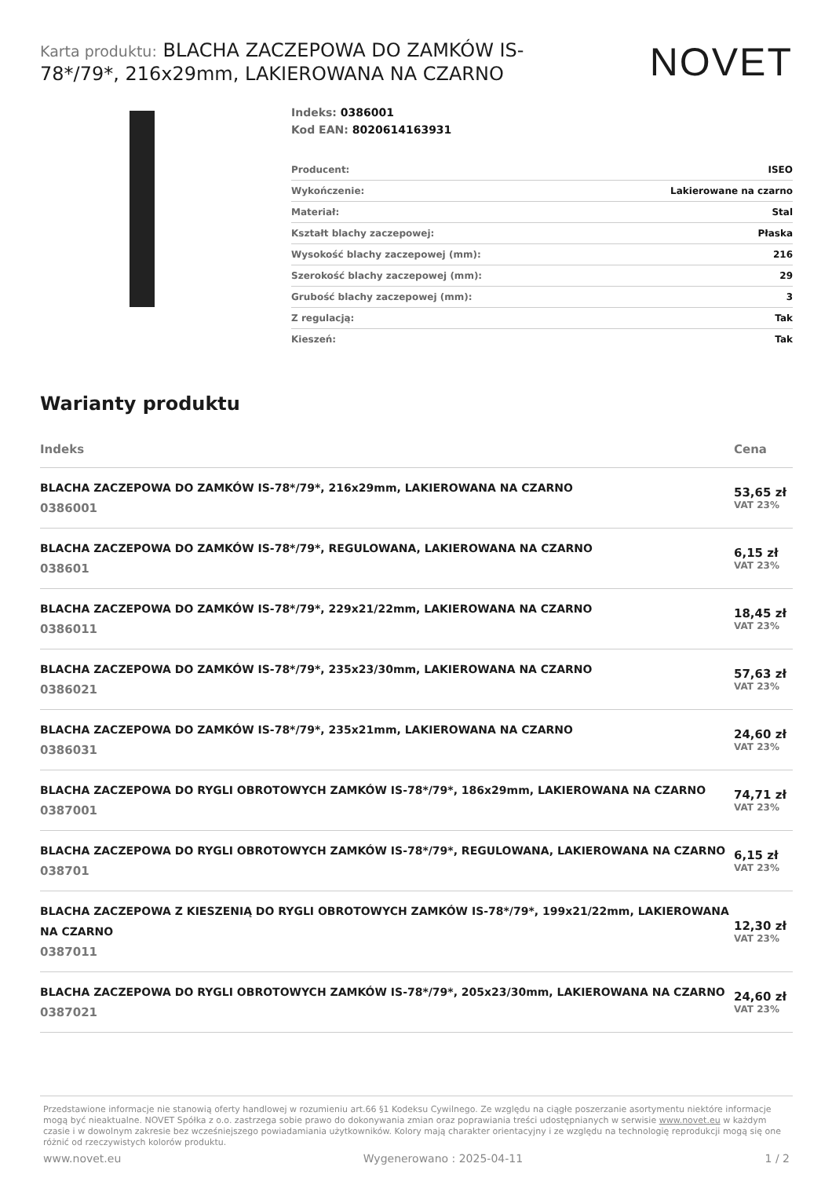Karta produktu: BLACHA ZACZEPOWA DO ZAMKÓW IS-78*/79*, 216x29mm, LAKIEROWANA NA CZARNO
NOVET
Indeks: 0386001
Kod EAN: 8020614163931
| Producent: | ISEO |
| Wykończenie: | Lakierowane na czarno |
| Materiał: | Stal |
| Kształt blachy zaczepowej: | Płaska |
| Wysokość blachy zaczepowej (mm): | 216 |
| Szerokość blachy zaczepowej (mm): | 29 |
| Grubość blachy zaczepowej (mm): | 3 |
| Z regulacją: | Tak |
| Kieszeń: | Tak |
Warianty produktu
| Indeks | Cena |
| --- | --- |
| BLACHA ZACZEPOWA DO ZAMKÓW IS-78*/79*, 216x29mm, LAKIEROWANA NA CZARNO 0386001 | 53,65 zł VAT 23% |
| BLACHA ZACZEPOWA DO ZAMKÓW IS-78*/79*, REGULOWANA, LAKIEROWANA NA CZARNO 038601 | 6,15 zł VAT 23% |
| BLACHA ZACZEPOWA DO ZAMKÓW IS-78*/79*, 229x21/22mm, LAKIEROWANA NA CZARNO 0386011 | 18,45 zł VAT 23% |
| BLACHA ZACZEPOWA DO ZAMKÓW IS-78*/79*, 235x23/30mm, LAKIEROWANA NA CZARNO 0386021 | 57,63 zł VAT 23% |
| BLACHA ZACZEPOWA DO ZAMKÓW IS-78*/79*, 235x21mm, LAKIEROWANA NA CZARNO 0386031 | 24,60 zł VAT 23% |
| BLACHA ZACZEPOWA DO RYGLI OBROTOWYCH ZAMKÓW IS-78*/79*, 186x29mm, LAKIEROWANA NA CZARNO 0387001 | 74,71 zł VAT 23% |
| BLACHA ZACZEPOWA DO RYGLI OBROTOWYCH ZAMKÓW IS-78*/79*, REGULOWANA, LAKIEROWANA NA CZARNO 038701 | 6,15 zł VAT 23% |
| BLACHA ZACZEPOWA Z KIESZENIĄ DO RYGLI OBROTOWYCH ZAMKÓW IS-78*/79*, 199x21/22mm, LAKIEROWANA NA CZARNO 0387011 | 12,30 zł VAT 23% |
| BLACHA ZACZEPOWA DO RYGLI OBROTOWYCH ZAMKÓW IS-78*/79*, 205x23/30mm, LAKIEROWANA NA CZARNO 0387021 | 24,60 zł VAT 23% |
Przedstawione informacje nie stanowią oferty handlowej w rozumieniu art.66 §1 Kodeksu Cywilnego. Ze względu na ciągłe poszerzanie asortymentu niektóre informacje mogą być nieaktualne. NOVET Spółka z o.o. zastrzega sobie prawo do dokonywania zmian oraz poprawiania treści udostępnianych w serwisie www.novet.eu w każdym czasie i w dowolnym zakresie bez wcześniejszego powiadamiania użytkowników. Kolory mają charakter orientacyjny i ze względu na technologię reprodukcji mogą się one różnić od rzeczywistych kolorów produktu.
www.novet.eu Wygenerowano : 2025-04-11 1 / 2